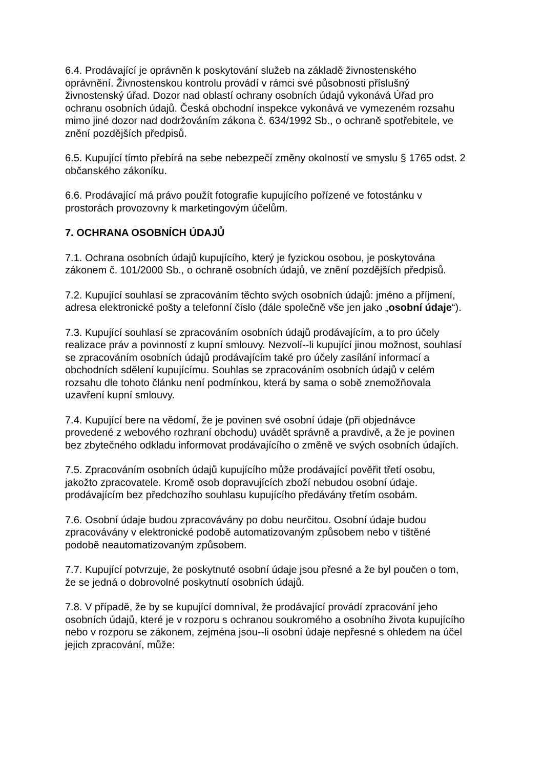6.4. Prodávající je oprávněn k poskytování služeb na základě živnostenského oprávnění. Živnostenskou kontrolu provádí v rámci své působnosti příslušný živnostenský úřad. Dozor nad oblastí ochrany osobních údajů vykonává Úřad pro ochranu osobních údajů. Česká obchodní inspekce vykonává ve vymezeném rozsahu mimo jiné dozor nad dodržováním zákona č. 634/1992 Sb., o ochraně spotřebitele, ve znění pozdějších předpisů.
6.5. Kupující tímto přebírá na sebe nebezpečí změny okolností ve smyslu § 1765 odst. 2 občanského zákoníku.
6.6. Prodávající má právo použít fotografie kupujícího pořízené ve fotostánku v prostorách provozovny k marketingovým účelům.
7. OCHRANA OSOBNÍCH ÚDAJŮ
7.1. Ochrana osobních údajů kupujícího, který je fyzickou osobou, je poskytována zákonem č. 101/2000 Sb., o ochraně osobních údajů, ve znění pozdějších předpisů.
7.2. Kupující souhlasí se zpracováním těchto svých osobních údajů: jméno a příjmení, adresa elektronické pošty a telefonní číslo (dále společně vše jen jako „osobní údaje“).
7.3. Kupující souhlasí se zpracováním osobních údajů prodávajícím, a to pro účely realizace práv a povinností z kupní smlouvy. Nezvolí--li kupující jinou možnost, souhlasí se zpracováním osobních údajů prodávajícím také pro účely zasílání informací a obchodních sdělení kupujícímu. Souhlas se zpracováním osobních údajů v celém rozsahu dle tohoto článku není podmínkou, která by sama o sobě znemožňovala uzavření kupní smlouvy.
7.4. Kupující bere na vědomí, že je povinen své osobní údaje (při objednávce provedené z webového rozhraní obchodu) uvádět správně a pravdivě, a že je povinen bez zbytečného odkladu informovat prodávajícího o změně ve svých osobních údajích.
7.5. Zpracováním osobních údajů kupujícího může prodávající pověřit třetí osobu, jakožto zpracovatele. Kromě osob dopravujících zboží nebudou osobní údaje. prodávajícím bez předchozího souhlasu kupujícího předávány třetím osobám.
7.6. Osobní údaje budou zpracovávány po dobu neurčitou. Osobní údaje budou zpracovávány v elektronické podobě automatizovaným způsobem nebo v tištěné podobě neautomatizovaným způsobem.
7.7. Kupující potvrzuje, že poskytnuté osobní údaje jsou přesné a že byl poučen o tom, že se jedná o dobrovolné poskytnutí osobních údajů.
7.8. V případě, že by se kupující domníval, že prodávající provádí zpracování jeho osobních údajů, které je v rozporu s ochranou soukromého a osobního života kupujícího nebo v rozporu se zákonem, zejména jsou--li osobní údaje nepřesné s ohledem na účel jejich zpracování, může: